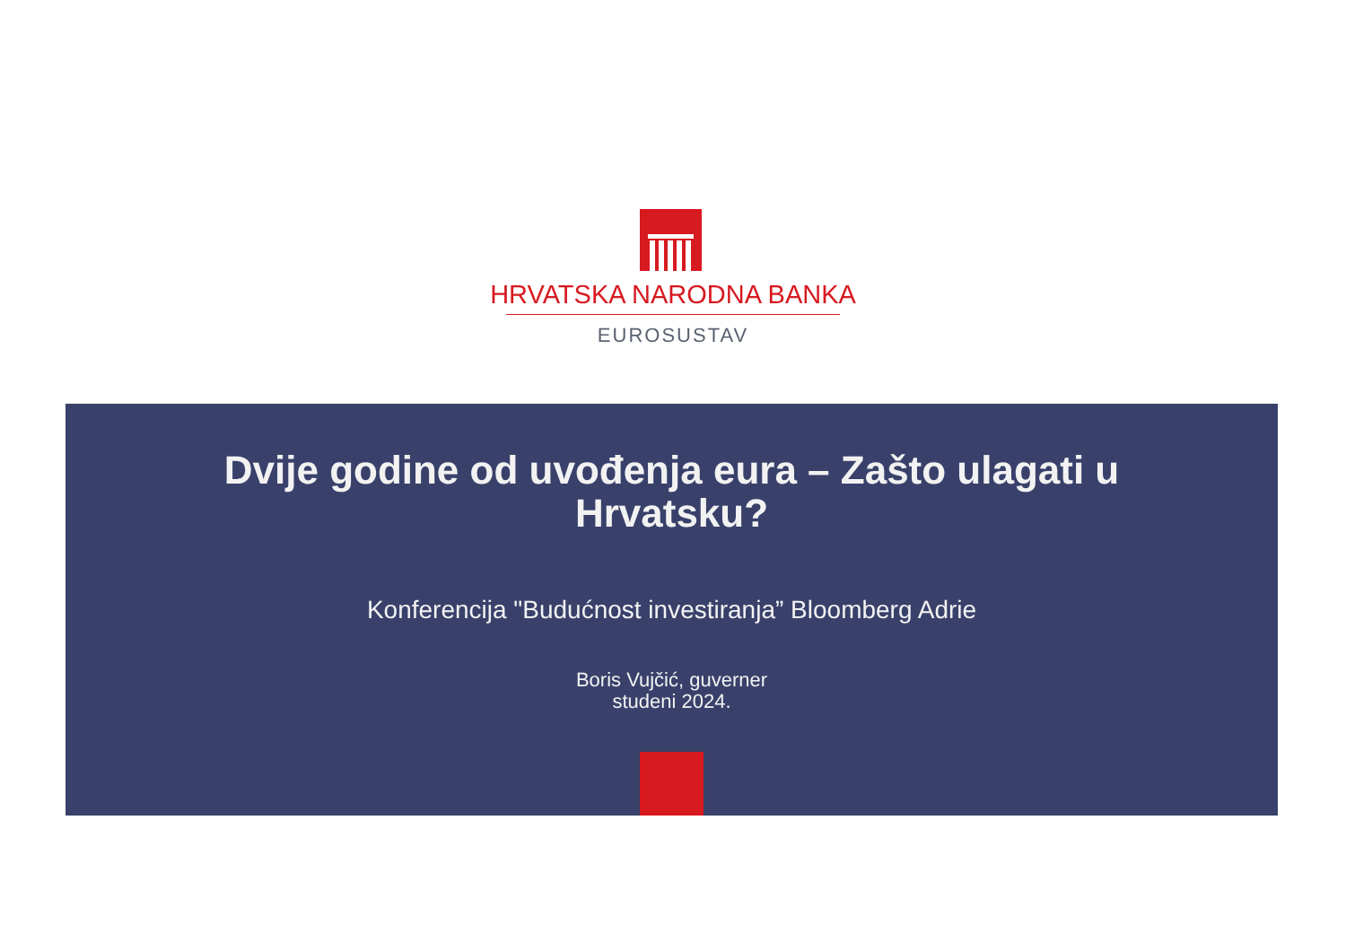HRVATSKA NARODNA BANKA
EUROSUSTAV
Dvije godine od uvođenja eura – Zašto ulagati u
Hrvatsku?
Konferencija "Budućnost investiranja” Bloomberg Adrie
Boris Vujčić, guverner
studeni 2024.